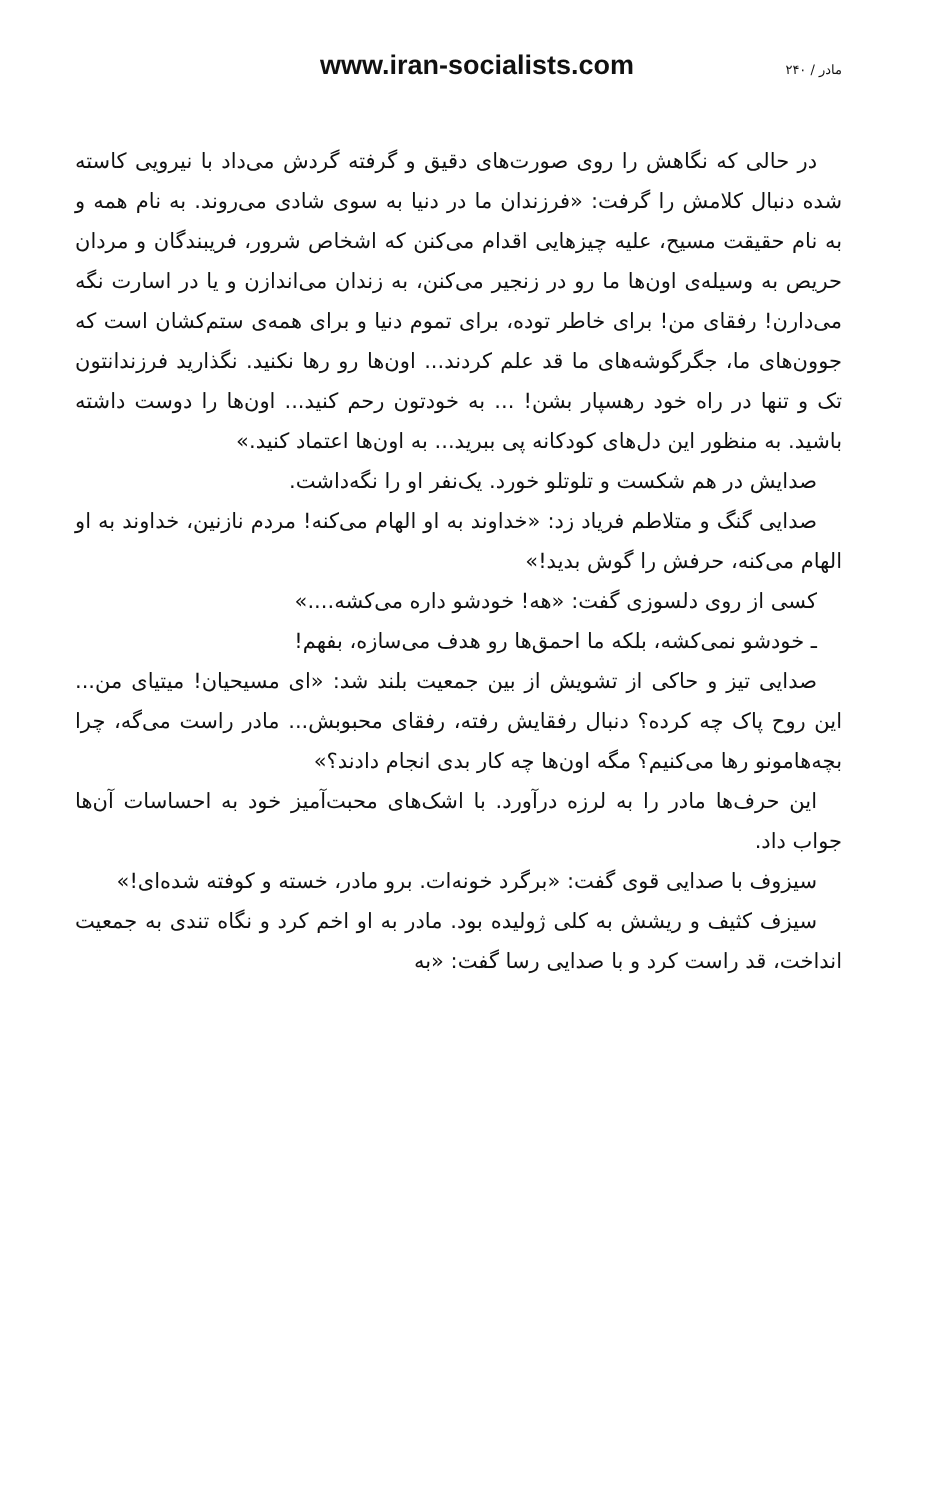www.iran-socialists.com ۲۴۰ / مادر
در حالی که نگاهش را روی صورت‌های دقیق و گرفته گردش می‌داد با نیرویی کاسته شده دنبال کلامش را گرفت: «فرزندان ما در دنیا به سوی شادی می‌روند. به نام همه و به نام حقیقت مسیح، علیه چیزهایی اقدام می‌کنن که اشخاص شرور، فریبندگان و مردان حریص به وسیله‌ی اون‌ها ما رو در زنجیر می‌کنن، به زندان می‌اندازن و یا در اسارت نگه می‌دارن! رفقای من! برای خاطر توده، برای تموم دنیا و برای همه‌ی ستم‌کشان است که جوون‌های ما، جگرگوشه‌های ما قد علم کردند... اون‌ها رو رها نکنید. نگذارید فرزندانتون تک و تنها در راه خود رهسپار بشن! ... به خودتون رحم کنید... اون‌ها را دوست داشته باشید. به منظور این دل‌های کودکانه پی ببرید... به اون‌ها اعتماد کنید.»
صدایش در هم شکست و تلوتلو خورد. یک‌نفر او را نگه‌داشت.
صدایی گنگ و متلاطم فریاد زد: «خداوند به او الهام می‌کنه! مردم نازنین، خداوند به او الهام می‌کنه، حرفش را گوش بدید!»
کسی از روی دلسوزی گفت: «هه! خودشو داره می‌کشه....»
ـ خودشو نمی‌کشه، بلکه ما احمق‌ها رو هدف می‌سازه، بفهم!
صدایی تیز و حاکی از تشویش از بین جمعیت بلند شد: «ای مسیحیان! میتیای من... این روح پاک چه کرده؟ دنبال رفقایش رفته، رفقای محبوبش... مادر راست می‌گه، چرا بچه‌هامونو رها می‌کنیم؟ مگه اون‌ها چه کار بدی انجام دادند؟»
این حرف‌ها مادر را به لرزه درآورد. با اشک‌های محبت‌آمیز خود به احساسات آن‌ها جواب داد.
سیزوف با صدایی قوی گفت: «برگرد خونه‌ات. برو مادر، خسته و کوفته شده‌ای!»
سیزف کثیف و ریشش به کلی ژولیده بود. مادر به او اخم کرد و نگاه تندی به جمعیت انداخت، قد راست کرد و با صدایی رسا گفت: «به